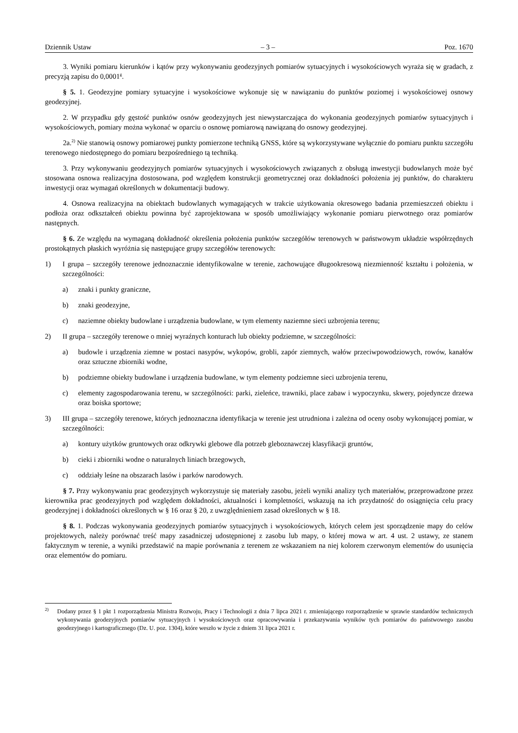Dziennik Ustaw – 3 – Poz. 1670
3. Wyniki pomiaru kierunków i kątów przy wykonywaniu geodezyjnych pomiarów sytuacyjnych i wysokościowych wyraża się w gradach, z precyzją zapisu do 0,0001<sup>g</sup>.
§ 5. 1. Geodezyjne pomiary sytuacyjne i wysokościowe wykonuje się w nawiązaniu do punktów poziomej i wysokościowej osnowy geodezyjnej.
2. W przypadku gdy gęstość punktów osnów geodezyjnych jest niewystarczająca do wykonania geodezyjnych pomiarów sytuacyjnych i wysokościowych, pomiary można wykonać w oparciu o osnowę pomiarową nawiązaną do osnowy geodezyjnej.
2a.<sup>2)</sup> Nie stanowią osnowy pomiarowej punkty pomierzone techniką GNSS, które są wykorzystywane wyłącznie do pomiaru punktu szczegółu terenowego niedostępnego do pomiaru bezpośredniego tą techniką.
3. Przy wykonywaniu geodezyjnych pomiarów sytuacyjnych i wysokościowych związanych z obsługą inwestycji budowlanych może być stosowana osnowa realizacyjna dostosowana, pod względem konstrukcji geometrycznej oraz dokładności położenia jej punktów, do charakteru inwestycji oraz wymagań określonych w dokumentacji budowy.
4. Osnowa realizacyjna na obiektach budowlanych wymagających w trakcie użytkowania okresowego badania przemieszczeń obiektu i podłoża oraz odkształceń obiektu powinna być zaprojektowana w sposób umożliwiający wykonanie pomiaru pierwotnego oraz pomiarów następnych.
§ 6. Ze względu na wymaganą dokładność określenia położenia punktów szczegółów terenowych w państwowym układzie współrzędnych prostokątnych płaskich wyróżnia się następujące grupy szczegółów terenowych:
1) I grupa – szczegóły terenowe jednoznacznie identyfikowalne w terenie, zachowujące długookresową niezmienność kształtu i położenia, w szczególności:
a) znaki i punkty graniczne,
b) znaki geodezyjne,
c) naziemne obiekty budowlane i urządzenia budowlane, w tym elementy naziemne sieci uzbrojenia terenu;
2) II grupa – szczegóły terenowe o mniej wyraźnych konturach lub obiekty podziemne, w szczególności:
a) budowle i urządzenia ziemne w postaci nasypów, wykopów, grobli, zapór ziemnych, wałów przeciwpowodziowych, rowów, kanałów oraz sztuczne zbiorniki wodne,
b) podziemne obiekty budowlane i urządzenia budowlane, w tym elementy podziemne sieci uzbrojenia terenu,
c) elementy zagospodarowania terenu, w szczególności: parki, zieleńce, trawniki, place zabaw i wypoczynku, skwery, pojedyncze drzewa oraz boiska sportowe;
3) III grupa – szczegóły terenowe, których jednoznaczna identyfikacja w terenie jest utrudniona i zależna od oceny osoby wykonującej pomiar, w szczególności:
a) kontury użytków gruntowych oraz odkrywki glebowe dla potrzeb gleboznawczej klasyfikacji gruntów,
b) cieki i zbiorniki wodne o naturalnych liniach brzegowych,
c) oddziały leśne na obszarach lasów i parków narodowych.
§ 7. Przy wykonywaniu prac geodezyjnych wykorzystuje się materiały zasobu, jeżeli wyniki analizy tych materiałów, przeprowadzone przez kierownika prac geodezyjnych pod względem dokładności, aktualności i kompletności, wskazują na ich przydatność do osiągnięcia celu pracy geodezyjnej i dokładności określonych w § 16 oraz § 20, z uwzględnieniem zasad określonych w § 18.
§ 8. 1. Podczas wykonywania geodezyjnych pomiarów sytuacyjnych i wysokościowych, których celem jest sporządzenie mapy do celów projektowych, należy porównać treść mapy zasadniczej udostępnionej z zasobu lub mapy, o której mowa w art. 4 ust. 2 ustawy, ze stanem faktycznym w terenie, a wyniki przedstawić na mapie porównania z terenem ze wskazaniem na niej kolorem czerwonym elementów do usunięcia oraz elementów do pomiaru.
<sup>2)</sup> Dodany przez § 1 pkt 1 rozporządzenia Ministra Rozwoju, Pracy i Technologii z dnia 7 lipca 2021 r. zmieniającego rozporządzenie w sprawie standardów technicznych wykonywania geodezyjnych pomiarów sytuacyjnych i wysokościowych oraz opracowywania i przekazywania wyników tych pomiarów do państwowego zasobu geodezyjnego i kartograficznego (Dz. U. poz. 1304), które weszło w życie z dniem 31 lipca 2021 r.